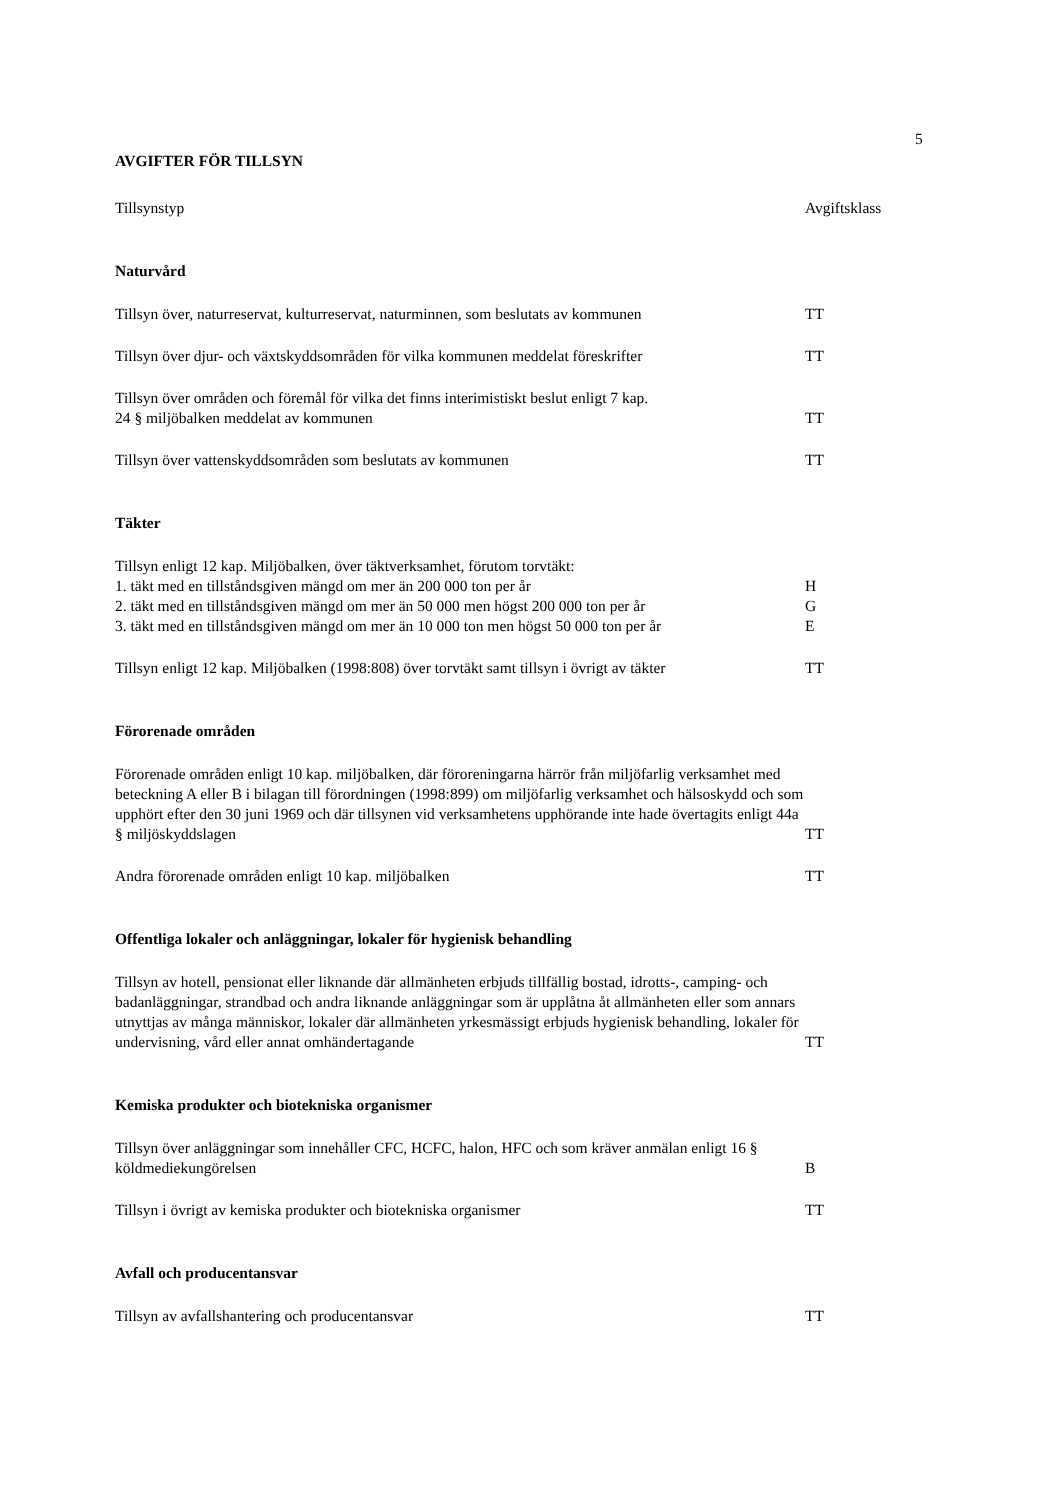5
AVGIFTER FÖR TILLSYN
| Tillsynstyp | Avgiftsklass |
| --- | --- |
Naturvård
| Tillsyn över, naturreservat, kulturreservat, naturminnen, som beslutats av kommunen | TT |
| Tillsyn över djur- och växtskyddsområden för vilka kommunen meddelat föreskrifter | TT |
| Tillsyn över områden och föremål för vilka det finns interimistiskt beslut enligt 7 kap. 24 § miljöbalken meddelat av kommunen | TT |
| Tillsyn över vattenskyddsområden som beslutats av kommunen | TT |
Täkter
| Tillsyn enligt 12 kap. Miljöbalken, över täktverksamhet, förutom torvtäkt: | |
| 1. täkt med en tillståndsgiven mängd om mer än 200 000 ton per år | H |
| 2. täkt med en tillståndsgiven mängd om mer än 50 000 men högst 200 000 ton per år | G |
| 3. täkt med en tillståndsgiven mängd om mer än 10 000 ton men högst 50 000 ton per år | E |
| Tillsyn enligt 12 kap. Miljöbalken (1998:808) över torvtäkt samt tillsyn i övrigt av täkter | TT |
Förorenade områden
| Förorenade områden enligt 10 kap. miljöbalken, där föroreningarna härrör från miljöfarlig verksamhet med beteckning A eller B i bilagan till förordningen (1998:899) om miljöfarlig verksamhet och hälsoskydd och som upphört efter den 30 juni 1969 och där tillsynen vid verksamhetens upphörande inte hade övertagits enligt 44a § miljöskyddslagen | TT |
| Andra förorenade områden enligt 10 kap. miljöbalken | TT |
Offentliga lokaler och anläggningar, lokaler för hygienisk behandling
| Tillsyn av hotell, pensionat eller liknande där allmänheten erbjuds tillfällig bostad, idrotts-, camping- och badanläggningar, strandbad och andra liknande anläggningar som är upplåtna åt allmänheten eller som annars utnyttjas av många människor, lokaler där allmänheten yrkesmässigt erbjuds hygienisk behandling, lokaler för undervisning, vård eller annat omhändertagande | TT |
Kemiska produkter och biotekniska organismer
| Tillsyn över anläggningar som innehåller CFC, HCFC, halon, HFC och som kräver anmälan enligt 16 § köldmediekungörelsen | B |
| Tillsyn i övrigt av kemiska produkter och biotekniska organismer | TT |
Avfall och producentansvar
| Tillsyn av avfallshantering och producentansvar | TT |